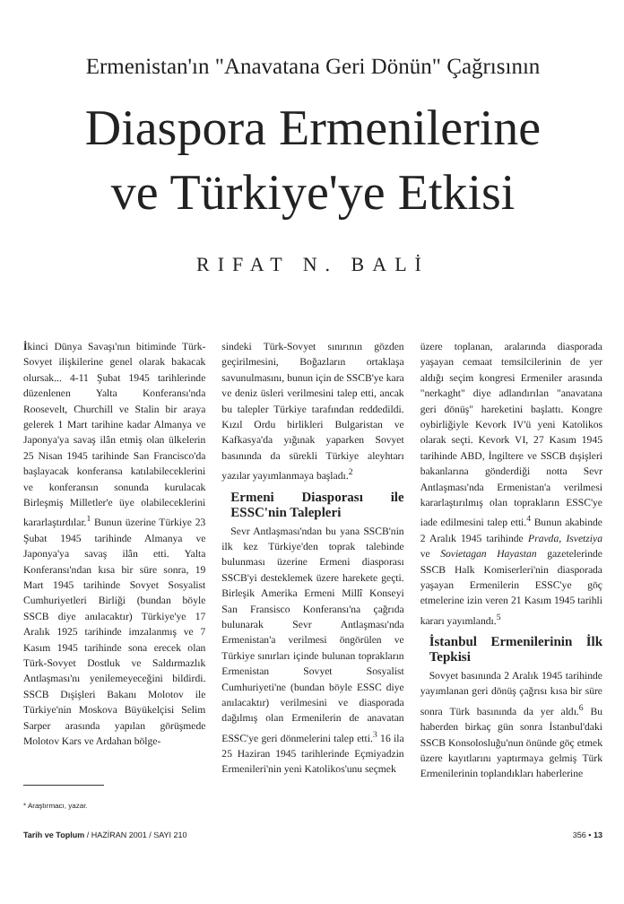Ermenistan'ın "Anavatana Geri Dönün" Çağrısının
Diaspora Ermenilerine
ve Türkiye'ye Etkisi
RIFAT N. BALİ
İkinci Dünya Savaşı'nın bitiminde Türk-Sovyet ilişkilerine genel olarak bakacak olursak... 4-11 Şubat 1945 tarihlerinde düzenlenen Yalta Konferansı'nda Roosevelt, Churchill ve Stalin bir araya gelerek 1 Mart tarihine kadar Almanya ve Japonya'ya savaş ilân etmiş olan ülkelerin 25 Nisan 1945 tarihinde San Francisco'da başlayacak konferansa katılabileceklerini ve konferansın sonunda kurulacak Birleşmiş Milletler'e üye olabileceklerini kararlaştırdılar.<sup>1</sup> Bunun üzerine Türkiye 23 Şubat 1945 tarihinde Almanya ve Japonya'ya savaş ilân etti. Yalta Konferansı'ndan kısa bir süre sonra, 19 Mart 1945 tarihinde Sovyet Sosyalist Cumhuriyetleri Birliği (bundan böyle SSCB diye anılacaktır) Türkiye'ye 17 Aralık 1925 tarihinde imzalanmış ve 7 Kasım 1945 tarihinde sona erecek olan Türk-Sovyet Dostluk ve Saldırmazlık Antlaşması'nı yenilemeyeceğini bildirdi. SSCB Dışişleri Bakanı Molotov ile Türkiye'nin Moskova Büyükelçisi Selim Sarper arasında yapılan görüşmede Molotov Kars ve Ardahan bölge-
* Araştırmacı, yazar.
sindeki Türk-Sovyet sınırının gözden geçirilmesini, Boğazların ortaklaşa savunulmasını, bunun için de SSCB'ye kara ve deniz üsleri verilmesini talep etti, ancak bu talepler Türkiye tarafından reddedildi. Kızıl Ordu birlikleri Bulgaristan ve Kafkasya'da yığınak yaparken Sovyet basınında da sürekli Türkiye aleyhtarı yazılar yayımlanmaya başladı.<sup>2</sup>
Ermeni Diasporası ile ESSC'nin Talepleri
Sevr Antlaşması'ndan bu yana SSCB'nin ilk kez Türkiye'den toprak talebinde bulunması üzerine Ermeni diasporası SSCB'yi desteklemek üzere harekete geçti. Birleşik Amerika Ermeni Millî Konseyi San Fransisco Konferansı'na çağrıda bulunarak Sevr Antlaşması'nda Ermenistan'a verilmesi öngörülen ve Türkiye sınırları içinde bulunan toprakların Ermenistan Sovyet Sosyalist Cumhuriyeti'ne (bundan böyle ESSC diye anılacaktır) verilmesini ve diasporada dağılmış olan Ermenilerin de anavatan ESSC'ye geri dönmelerini talep etti.<sup>3</sup> 16 ila 25 Haziran 1945 tarihlerinde Eçmiyadzin Ermenileri'nin yeni Katolikos'unu seçmek
üzere toplanan, aralarında diasporada yaşayan cemaat temsilcilerinin de yer aldığı seçim kongresi Ermeniler arasında "nerkaght" diye adlandırılan "anavatana geri dönüş" hareketini başlattı. Kongre oybirliğiyle Kevork IV'ü yeni Katolikos olarak seçti. Kevork VI, 27 Kasım 1945 tarihinde ABD, İngiltere ve SSCB dışişleri bakanlarına gönderdiği notta Sevr Antlaşması'nda Ermenistan'a verilmesi kararlaştırılmış olan toprakların ESSC'ye iade edilmesini talep etti.<sup>4</sup> Bunun akabinde 2 Aralık 1945 tarihinde Pravda, Isvetziya ve Sovietagan Hayastan gazetelerinde SSCB Halk Komiserleri'nin diasporada yaşayan Ermenilerin ESSC'ye göç etmelerine izin veren 21 Kasım 1945 tarihli kararı yayımlandı.<sup>5</sup>
İstanbul Ermenilerinin İlk Tepkisi
Sovyet basınında 2 Aralık 1945 tarihinde yayımlanan geri dönüş çağrısı kısa bir süre sonra Türk basınında da yer aldı.<sup>6</sup> Bu haberden birkaç gün sonra İstanbul'daki SSCB Konsolosluğu'nun önünde göç etmek üzere kayıtlarını yaptırmaya gelmiş Türk Ermenilerinin toplandıkları haberlerine
Tarih ve Toplum / HAZİRAN 2001 / SAYI 210 356 • 13